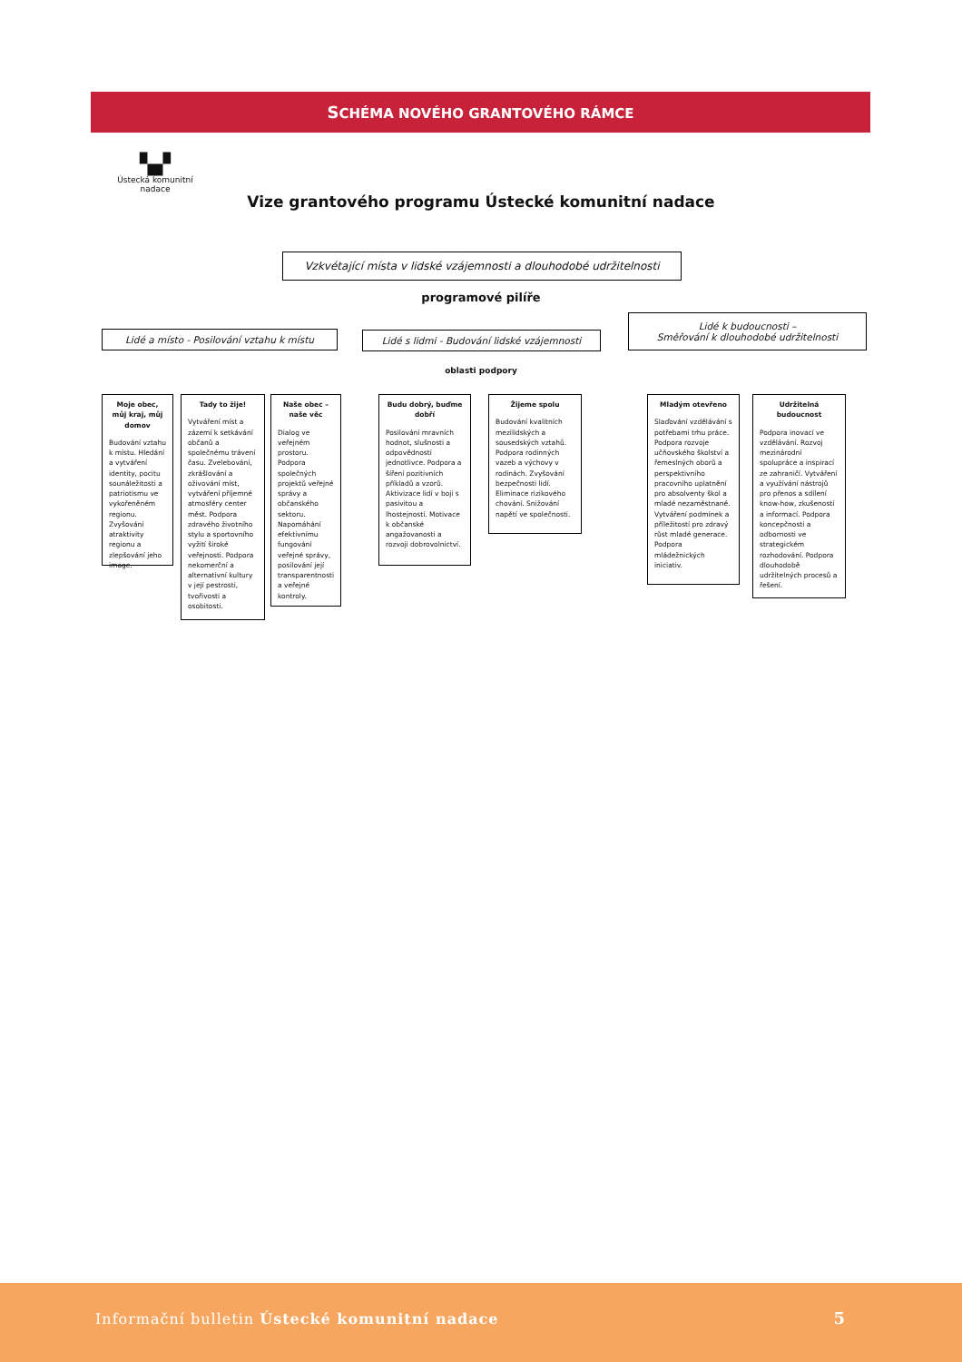SCHÉMA NOVÉHO GRANTOVÉHO RÁMCE
▚▞
Ústecká komunitní nadace
Vize grantového programu Ústecké komunitní nadace
Vzkvétající místa v lidské vzájemnosti a dlouhodobé udržitelnosti
programové pilíře
Lidé a místo - Posilování vztahu k místu
Lidé s lidmi - Budování lidské vzájemnosti
Lidé k budoucnosti –
Směřování k dlouhodobé udržitelnosti
oblasti podpory
Moje obec, můj kraj, můj domov
Budování vztahu k místu. Hledání a vytváření identity, pocitu sounáležitosti a patriotismu ve vykořeněném regionu. Zvyšování atraktivity regionu a zlepšování jeho image.
Tady to žije!
Vytváření míst a zázemí k setkávání občanů a společnému trávení času. Zvelebování, zkrášlování a oživování míst, vytváření příjemné atmosféry center měst. Podpora zdravého životního stylu a sportovního vyžití široké veřejnosti. Podpora nekomerční a alternativní kultury v její pestrosti, tvořivosti a osobitosti.
Naše obec – naše věc
Dialog ve veřejném prostoru. Podpora společných projektů veřejné správy a občanského sektoru. Napomáhání efektivnímu fungování veřejné správy, posilování její transparentnosti a veřejné kontroly.
Budu dobrý, buďme dobří
Posilování mravních hodnot, slušnosti a odpovědnosti jednotlivce. Podpora a šíření pozitivních příkladů a vzorů. Aktivizace lidí v boji s pasivitou a lhostejností. Motivace k občanské angažovanosti a rozvoji dobrovolnictví.
Žijeme spolu
Budování kvalitních mezilidských a sousedských vztahů. Podpora rodinných vazeb a výchovy v rodinách. Zvyšování bezpečnosti lidí. Eliminace rizikového chování. Snižování napětí ve společnosti.
Mladým otevřeno
Slaďování vzdělávání s potřebami trhu práce. Podpora rozvoje učňovského školství a řemeslných oborů a perspektivního pracovního uplatnění pro absolventy škol a mladé nezaměstnané. Vytváření podmínek a příležitostí pro zdravý růst mladé generace. Podpora mládežnických iniciativ.
Udržitelná budoucnost
Podpora inovací ve vzdělávání. Rozvoj mezinárodní spolupráce a inspirací ze zahraničí. Vytváření a využívání nástrojů pro přenos a sdílení know-how, zkušeností a informací. Podpora koncepčnosti a odbornosti ve strategickém rozhodování. Podpora dlouhodobě udržitelných procesů a řešení.
Informační bulletin Ústecké komunitní nadace 5